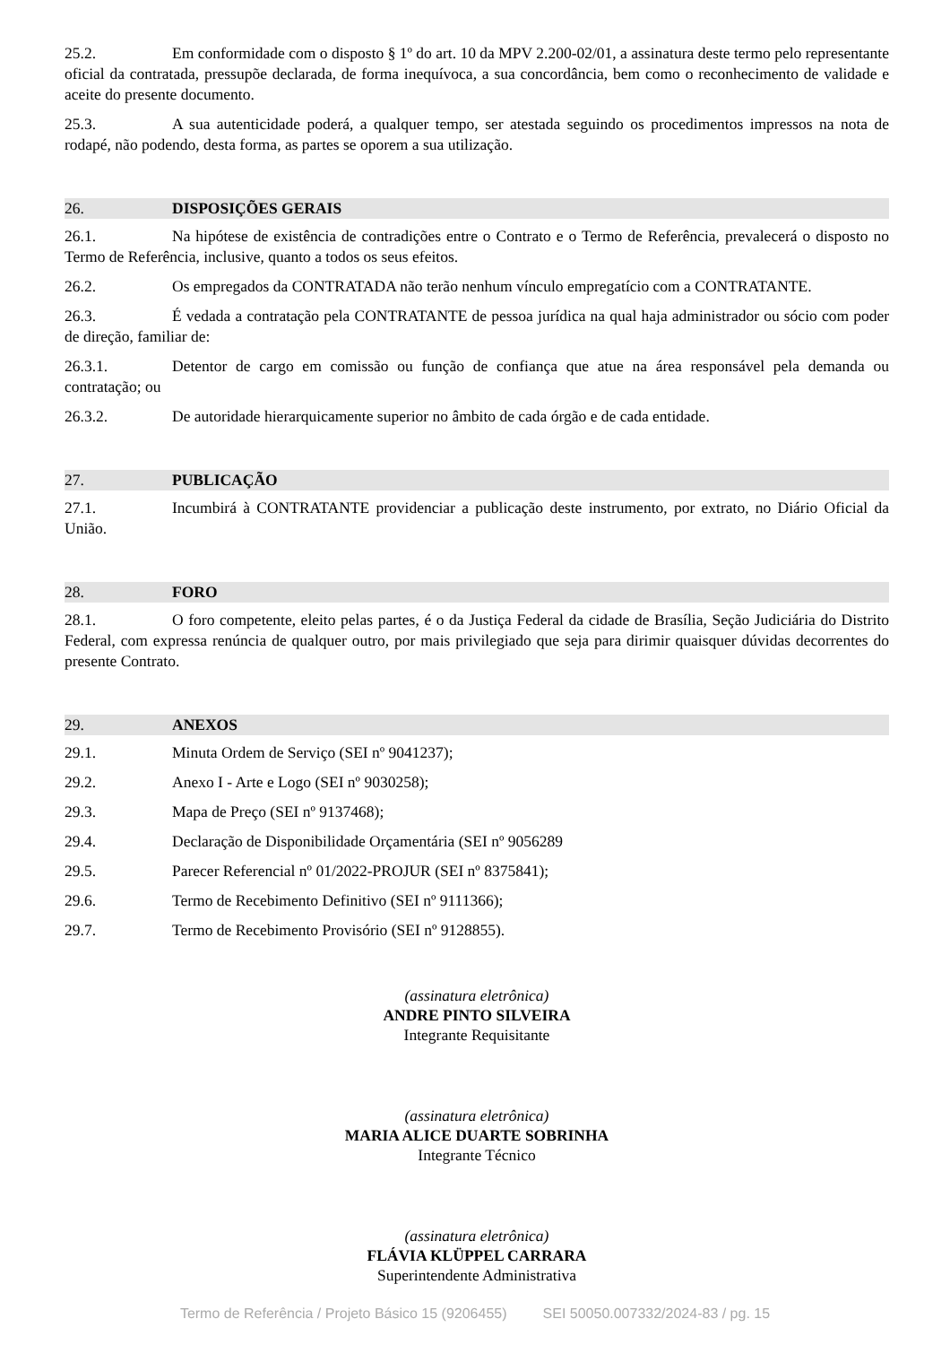25.2. Em conformidade com o disposto § 1º do art. 10 da MPV 2.200-02/01, a assinatura deste termo pelo representante oficial da contratada, pressupõe declarada, de forma inequívoca, a sua concordância, bem como o reconhecimento de validade e aceite do presente documento.
25.3. A sua autenticidade poderá, a qualquer tempo, ser atestada seguindo os procedimentos impressos na nota de rodapé, não podendo, desta forma, as partes se oporem a sua utilização.
26. DISPOSIÇÕES GERAIS
26.1. Na hipótese de existência de contradições entre o Contrato e o Termo de Referência, prevalecerá o disposto no Termo de Referência, inclusive, quanto a todos os seus efeitos.
26.2. Os empregados da CONTRATADA não terão nenhum vínculo empregatício com a CONTRATANTE.
26.3. É vedada a contratação pela CONTRATANTE de pessoa jurídica na qual haja administrador ou sócio com poder de direção, familiar de:
26.3.1. Detentor de cargo em comissão ou função de confiança que atue na área responsável pela demanda ou contratação; ou
26.3.2. De autoridade hierarquicamente superior no âmbito de cada órgão e de cada entidade.
27. PUBLICAÇÃO
27.1. Incumbirá à CONTRATANTE providenciar a publicação deste instrumento, por extrato, no Diário Oficial da União.
28. FORO
28.1. O foro competente, eleito pelas partes, é o da Justiça Federal da cidade de Brasília, Seção Judiciária do Distrito Federal, com expressa renúncia de qualquer outro, por mais privilegiado que seja para dirimir quaisquer dúvidas decorrentes do presente Contrato.
29. ANEXOS
29.1. Minuta Ordem de Serviço (SEI nº 9041237);
29.2. Anexo I - Arte e Logo (SEI nº 9030258);
29.3. Mapa de Preço (SEI nº 9137468);
29.4. Declaração de Disponibilidade Orçamentária (SEI nº 9056289
29.5. Parecer Referencial nº 01/2022-PROJUR (SEI nº 8375841);
29.6. Termo de Recebimento Definitivo (SEI nº 9111366);
29.7. Termo de Recebimento Provisório (SEI nº 9128855).
(assinatura eletrônica)
ANDRE PINTO SILVEIRA
Integrante Requisitante
(assinatura eletrônica)
MARIA ALICE DUARTE SOBRINHA
Integrante Técnico
(assinatura eletrônica)
FLÁVIA KLÜPPEL CARRARA
Superintendente Administrativa
Termo de Referência / Projeto Básico 15 (9206455) SEI 50050.007332/2024-83 / pg. 15